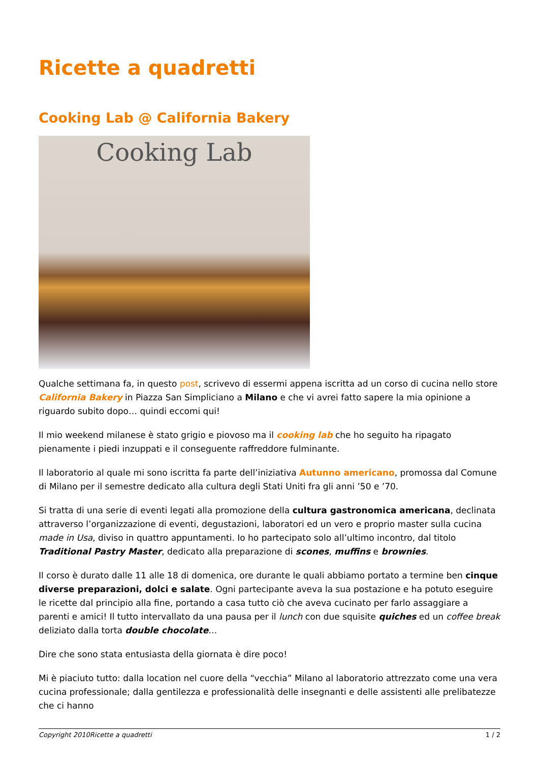Ricette a quadretti
Cooking Lab @ California Bakery
Cooking Lab
Qualche settimana fa, in questo post, scrivevo di essermi appena iscritta ad un corso di cucina nello store California Bakery in Piazza San Simpliciano a Milano e che vi avrei fatto sapere la mia opinione a riguardo subito dopo… quindi eccomi qui!
Il mio weekend milanese è stato grigio e piovoso ma il cooking lab che ho seguito ha ripagato pienamente i piedi inzuppati e il conseguente raffreddore fulminante.
Il laboratorio al quale mi sono iscritta fa parte dell’iniziativa Autunno americano, promossa dal Comune di Milano per il semestre dedicato alla cultura degli Stati Uniti fra gli anni ’50 e ’70.
Si tratta di una serie di eventi legati alla promozione della cultura gastronomica americana, declinata attraverso l’organizzazione di eventi, degustazioni, laboratori ed un vero e proprio master sulla cucina made in Usa, diviso in quattro appuntamenti. Io ho partecipato solo all’ultimo incontro, dal titolo Traditional Pastry Master, dedicato alla preparazione di scones, muffins e brownies.
Il corso è durato dalle 11 alle 18 di domenica, ore durante le quali abbiamo portato a termine ben cinque diverse preparazioni, dolci e salate. Ogni partecipante aveva la sua postazione e ha potuto eseguire le ricette dal principio alla fine, portando a casa tutto ciò che aveva cucinato per farlo assaggiare a parenti e amici! Il tutto intervallato da una pausa per il lunch con due squisite quiches ed un coffee break deliziato dalla torta double chocolate…
Dire che sono stata entusiasta della giornata è dire poco!
Mi è piaciuto tutto: dalla location nel cuore della “vecchia” Milano al laboratorio attrezzato come una vera cucina professionale; dalla gentilezza e professionalità delle insegnanti e delle assistenti alle prelibatezze che ci hanno
Copyright 2010Ricette a quadretti 1 / 2